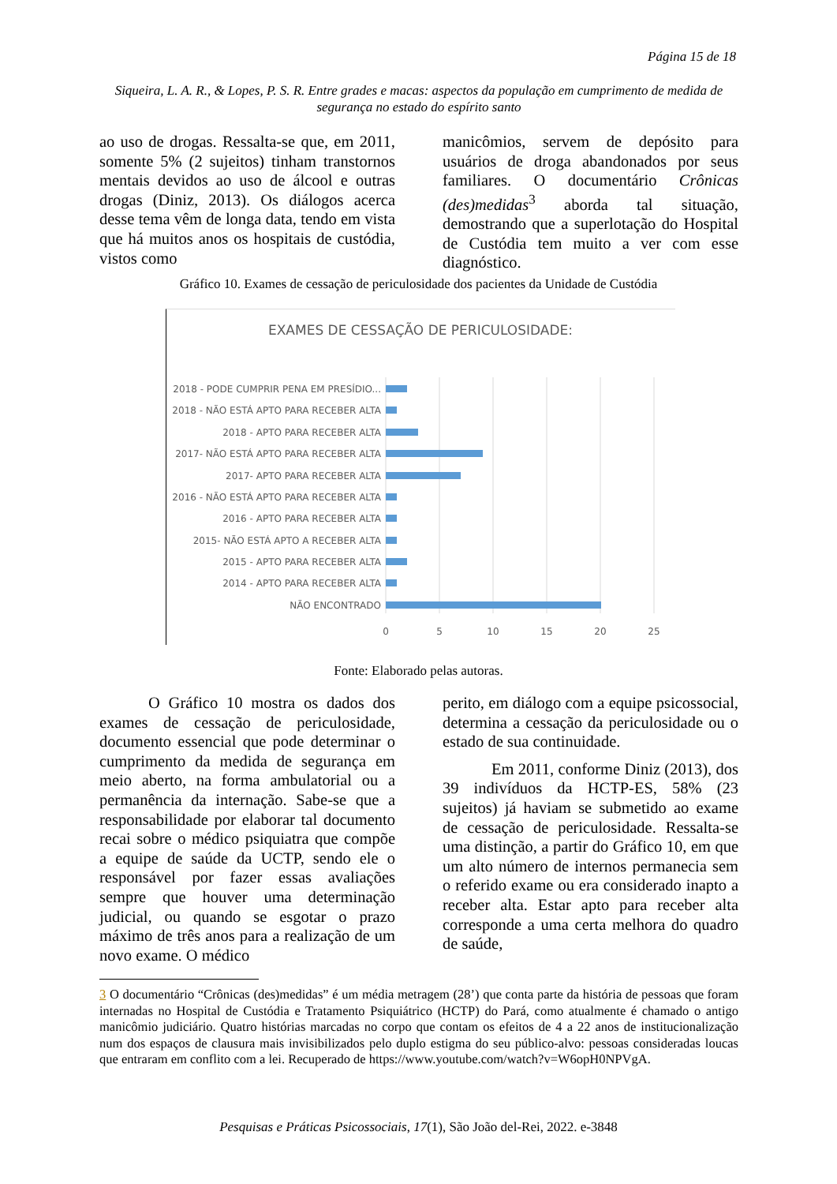Página 15 de 18
Siqueira, L. A. R., & Lopes, P. S. R. Entre grades e macas: aspectos da população em cumprimento de medida de segurança no estado do espírito santo
ao uso de drogas. Ressalta-se que, em 2011, somente 5% (2 sujeitos) tinham transtornos mentais devidos ao uso de álcool e outras drogas (Diniz, 2013). Os diálogos acerca desse tema vêm de longa data, tendo em vista que há muitos anos os hospitais de custódia, vistos como
manicômios, servem de depósito para usuários de droga abandonados por seus familiares. O documentário Crônicas (des)medidas<sup>3</sup> aborda tal situação, demostrando que a superlotação do Hospital de Custódia tem muito a ver com esse diagnóstico.
Gráfico 10. Exames de cessação de periculosidade dos pacientes da Unidade de Custódia
EXAMES DE CESSAÇÃO DE PERICULOSIDADE:
2018 - PODE CUMPRIR PENA EM PRESÍDIO...
2018 - NÃO ESTÁ APTO PARA RECEBER ALTA
2018 - APTO PARA RECEBER ALTA
2017- NÃO ESTÁ APTO PARA RECEBER ALTA
2017- APTO PARA RECEBER ALTA
2016 - NÃO ESTÁ APTO PARA RECEBER ALTA
2016 - APTO PARA RECEBER ALTA
2015- NÃO ESTÁ APTO A RECEBER ALTA
2015 - APTO PARA RECEBER ALTA
2014 - APTO PARA RECEBER ALTA
NÃO ENCONTRADO
0
5
10
15
20
25
Fonte: Elaborado pelas autoras.
O Gráfico 10 mostra os dados dos exames de cessação de periculosidade, documento essencial que pode determinar o cumprimento da medida de segurança em meio aberto, na forma ambulatorial ou a permanência da internação. Sabe-se que a responsabilidade por elaborar tal documento recai sobre o médico psiquiatra que compõe a equipe de saúde da UCTP, sendo ele o responsável por fazer essas avaliações sempre que houver uma determinação judicial, ou quando se esgotar o prazo máximo de três anos para a realização de um novo exame. O médico
perito, em diálogo com a equipe psicossocial, determina a cessação da periculosidade ou o estado de sua continuidade.
Em 2011, conforme Diniz (2013), dos 39 indivíduos da HCTP-ES, 58% (23 sujeitos) já haviam se submetido ao exame de cessação de periculosidade. Ressalta-se uma distinção, a partir do Gráfico 10, em que um alto número de internos permanecia sem o referido exame ou era considerado inapto a receber alta. Estar apto para receber alta corresponde a uma certa melhora do quadro de saúde,
3 O documentário “Crônicas (des)medidas” é um média metragem (28’) que conta parte da história de pessoas que foram internadas no Hospital de Custódia e Tratamento Psiquiátrico (HCTP) do Pará, como atualmente é chamado o antigo manicômio judiciário. Quatro histórias marcadas no corpo que contam os efeitos de 4 a 22 anos de institucionalização num dos espaços de clausura mais invisibilizados pelo duplo estigma do seu público-alvo: pessoas consideradas loucas que entraram em conflito com a lei. Recuperado de https://www.youtube.com/watch?v=W6opH0NPVgA.
Pesquisas e Práticas Psicossociais, 17(1), São João del-Rei, 2022. e-3848